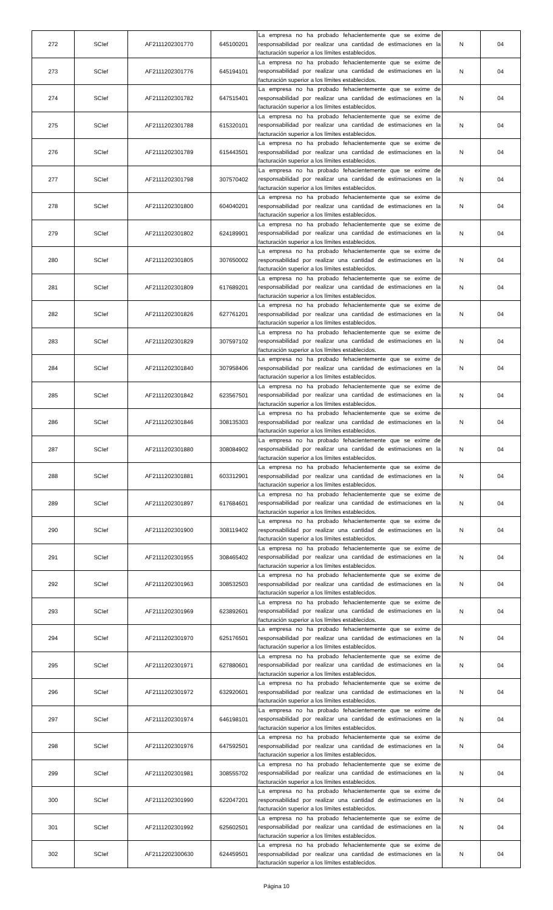| 272 | SCIef | AF2111202301770 | 645100201 | La empresa no ha probado fehacientemente que se exime de responsabilidad por realizar una cantidad de estimaciones en la facturación superior a los límites establecidos. | N | 04 |
| 273 | SCIef | AF2111202301776 | 645194101 | La empresa no ha probado fehacientemente que se exime de responsabilidad por realizar una cantidad de estimaciones en la facturación superior a los límites establecidos. | N | 04 |
| 274 | SCIef | AF2111202301782 | 647515401 | La empresa no ha probado fehacientemente que se exime de responsabilidad por realizar una cantidad de estimaciones en la facturación superior a los límites establecidos. | N | 04 |
| 275 | SCIef | AF2111202301788 | 615320101 | La empresa no ha probado fehacientemente que se exime de responsabilidad por realizar una cantidad de estimaciones en la facturación superior a los límites establecidos. | N | 04 |
| 276 | SCIef | AF2111202301789 | 615443501 | La empresa no ha probado fehacientemente que se exime de responsabilidad por realizar una cantidad de estimaciones en la facturación superior a los límites establecidos. | N | 04 |
| 277 | SCIef | AF2111202301798 | 307570402 | La empresa no ha probado fehacientemente que se exime de responsabilidad por realizar una cantidad de estimaciones en la facturación superior a los límites establecidos. | N | 04 |
| 278 | SCIef | AF2111202301800 | 604040201 | La empresa no ha probado fehacientemente que se exime de responsabilidad por realizar una cantidad de estimaciones en la facturación superior a los límites establecidos. | N | 04 |
| 279 | SCIef | AF2111202301802 | 624189901 | La empresa no ha probado fehacientemente que se exime de responsabilidad por realizar una cantidad de estimaciones en la facturación superior a los límites establecidos. | N | 04 |
| 280 | SCIef | AF2111202301805 | 307650002 | La empresa no ha probado fehacientemente que se exime de responsabilidad por realizar una cantidad de estimaciones en la facturación superior a los límites establecidos. | N | 04 |
| 281 | SCIef | AF2111202301809 | 617689201 | La empresa no ha probado fehacientemente que se exime de responsabilidad por realizar una cantidad de estimaciones en la facturación superior a los límites establecidos. | N | 04 |
| 282 | SCIef | AF2111202301826 | 627761201 | La empresa no ha probado fehacientemente que se exime de responsabilidad por realizar una cantidad de estimaciones en la facturación superior a los límites establecidos. | N | 04 |
| 283 | SCIef | AF2111202301829 | 307597102 | La empresa no ha probado fehacientemente que se exime de responsabilidad por realizar una cantidad de estimaciones en la facturación superior a los límites establecidos. | N | 04 |
| 284 | SCIef | AF2111202301840 | 307958406 | La empresa no ha probado fehacientemente que se exime de responsabilidad por realizar una cantidad de estimaciones en la facturación superior a los límites establecidos. | N | 04 |
| 285 | SCIef | AF2111202301842 | 623567501 | La empresa no ha probado fehacientemente que se exime de responsabilidad por realizar una cantidad de estimaciones en la facturación superior a los límites establecidos. | N | 04 |
| 286 | SCIef | AF2111202301846 | 308135303 | La empresa no ha probado fehacientemente que se exime de responsabilidad por realizar una cantidad de estimaciones en la facturación superior a los límites establecidos. | N | 04 |
| 287 | SCIef | AF2111202301880 | 308084902 | La empresa no ha probado fehacientemente que se exime de responsabilidad por realizar una cantidad de estimaciones en la facturación superior a los límites establecidos. | N | 04 |
| 288 | SCIef | AF2111202301881 | 603312901 | La empresa no ha probado fehacientemente que se exime de responsabilidad por realizar una cantidad de estimaciones en la facturación superior a los límites establecidos. | N | 04 |
| 289 | SCIef | AF2111202301897 | 617684601 | La empresa no ha probado fehacientemente que se exime de responsabilidad por realizar una cantidad de estimaciones en la facturación superior a los límites establecidos. | N | 04 |
| 290 | SCIef | AF2111202301900 | 308119402 | La empresa no ha probado fehacientemente que se exime de responsabilidad por realizar una cantidad de estimaciones en la facturación superior a los límites establecidos. | N | 04 |
| 291 | SCIef | AF2111202301955 | 308465402 | La empresa no ha probado fehacientemente que se exime de responsabilidad por realizar una cantidad de estimaciones en la facturación superior a los límites establecidos. | N | 04 |
| 292 | SCIef | AF2111202301963 | 308532503 | La empresa no ha probado fehacientemente que se exime de responsabilidad por realizar una cantidad de estimaciones en la facturación superior a los límites establecidos. | N | 04 |
| 293 | SCIef | AF2111202301969 | 623892601 | La empresa no ha probado fehacientemente que se exime de responsabilidad por realizar una cantidad de estimaciones en la facturación superior a los límites establecidos. | N | 04 |
| 294 | SCIef | AF2111202301970 | 625176501 | La empresa no ha probado fehacientemente que se exime de responsabilidad por realizar una cantidad de estimaciones en la facturación superior a los límites establecidos. | N | 04 |
| 295 | SCIef | AF2111202301971 | 627880601 | La empresa no ha probado fehacientemente que se exime de responsabilidad por realizar una cantidad de estimaciones en la facturación superior a los límites establecidos. | N | 04 |
| 296 | SCIef | AF2111202301972 | 632920601 | La empresa no ha probado fehacientemente que se exime de responsabilidad por realizar una cantidad de estimaciones en la facturación superior a los límites establecidos. | N | 04 |
| 297 | SCIef | AF2111202301974 | 646198101 | La empresa no ha probado fehacientemente que se exime de responsabilidad por realizar una cantidad de estimaciones en la facturación superior a los límites establecidos. | N | 04 |
| 298 | SCIef | AF2111202301976 | 647592501 | La empresa no ha probado fehacientemente que se exime de responsabilidad por realizar una cantidad de estimaciones en la facturación superior a los límites establecidos. | N | 04 |
| 299 | SCIef | AF2111202301981 | 308555702 | La empresa no ha probado fehacientemente que se exime de responsabilidad por realizar una cantidad de estimaciones en la facturación superior a los límites establecidos. | N | 04 |
| 300 | SCIef | AF2111202301990 | 622047201 | La empresa no ha probado fehacientemente que se exime de responsabilidad por realizar una cantidad de estimaciones en la facturación superior a los límites establecidos. | N | 04 |
| 301 | SCIef | AF2111202301992 | 625602501 | La empresa no ha probado fehacientemente que se exime de responsabilidad por realizar una cantidad de estimaciones en la facturación superior a los límites establecidos. | N | 04 |
| 302 | SCIef | AF2112202300630 | 624459501 | La empresa no ha probado fehacientemente que se exime de responsabilidad por realizar una cantidad de estimaciones en la facturación superior a los límites establecidos. | N | 04 |
Página 10